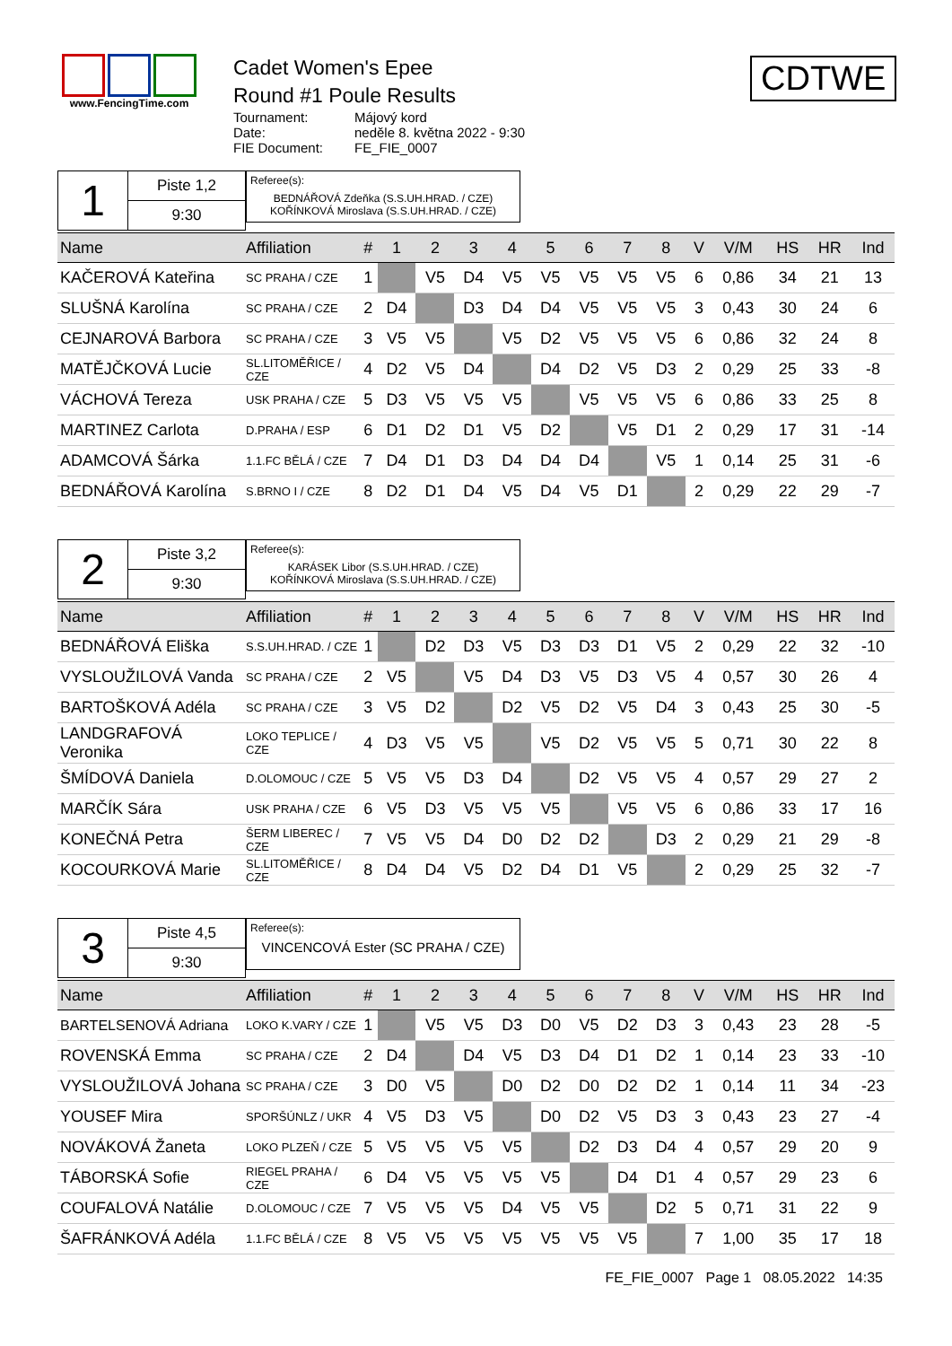www.FencingTime.com
Cadet Women's Epee
Round #1 Poule Results
Tournament: Májový kord Date: neděle 8. května 2022 - 9:30 FIE Document: FE_FIE_0007
CDTWE
| 1 | Piste 1,2 |
| | 9:30 |
Referee(s):
BEDNÁŘOVÁ Zdeňka (S.S.UH.HRAD. / CZE)
KOŘÍNKOVÁ Miroslava (S.S.UH.HRAD. / CZE)
| Name | Affiliation | # | 1 | 2 | 3 | 4 | 5 | 6 | 7 | 8 | | V | V/M | HS | HR | Ind |
| --- | --- | --- | --- | --- | --- | --- | --- | --- | --- | --- | --- | --- | --- | --- | --- | --- |
| KAČEROVÁ Kateřina | SC PRAHA / CZE | 1 | | V5 | D4 | V5 | V5 | V5 | V5 | V5 | | 6 | 0,86 | 34 | 21 | 13 |
| SLUŠNÁ Karolína | SC PRAHA / CZE | 2 | D4 | | D3 | D4 | D4 | V5 | V5 | V5 | | 3 | 0,43 | 30 | 24 | 6 |
| CEJNAROVÁ Barbora | SC PRAHA / CZE | 3 | V5 | V5 | | V5 | D2 | V5 | V5 | V5 | | 6 | 0,86 | 32 | 24 | 8 |
| MATĚJČKOVÁ Lucie | SL.LITOMĚŘICE / CZE | 4 | D2 | V5 | D4 | | D4 | D2 | V5 | D3 | | 2 | 0,29 | 25 | 33 | -8 |
| VÁCHOVÁ Tereza | USK PRAHA / CZE | 5 | D3 | V5 | V5 | V5 | | V5 | V5 | V5 | | 6 | 0,86 | 33 | 25 | 8 |
| MARTINEZ Carlota | D.PRAHA / ESP | 6 | D1 | D2 | D1 | V5 | D2 | | V5 | D1 | | 2 | 0,29 | 17 | 31 | -14 |
| ADAMCOVÁ Šárka | 1.1.FC BĚLÁ / CZE | 7 | D4 | D1 | D3 | D4 | D4 | D4 | | V5 | | 1 | 0,14 | 25 | 31 | -6 |
| BEDNÁŘOVÁ Karolína | S.BRNO I / CZE | 8 | D2 | D1 | D4 | V5 | D4 | V5 | D1 | | | 2 | 0,29 | 22 | 29 | -7 |
| 2 | Piste 3,2 |
| | 9:30 |
Referee(s):
KARÁSEK Libor (S.S.UH.HRAD. / CZE)
KOŘÍNKOVÁ Miroslava (S.S.UH.HRAD. / CZE)
| Name | Affiliation | # | 1 | 2 | 3 | 4 | 5 | 6 | 7 | 8 | | V | V/M | HS | HR | Ind |
| --- | --- | --- | --- | --- | --- | --- | --- | --- | --- | --- | --- | --- | --- | --- | --- | --- |
| BEDNÁŘOVÁ Eliška | S.S.UH.HRAD. / CZE | 1 | | D2 | D3 | V5 | D3 | D3 | D1 | V5 | | 2 | 0,29 | 22 | 32 | -10 |
| VYSLOUŽILOVÁ Vanda | SC PRAHA / CZE | 2 | V5 | | V5 | D4 | D3 | V5 | D3 | V5 | | 4 | 0,57 | 30 | 26 | 4 |
| BARTOŠKOVÁ Adéla | SC PRAHA / CZE | 3 | V5 | D2 | | D2 | V5 | D2 | V5 | D4 | | 3 | 0,43 | 25 | 30 | -5 |
| LANDGRAFOVÁ Veronika | LOKO TEPLICE / CZE | 4 | D3 | V5 | V5 | | V5 | D2 | V5 | V5 | | 5 | 0,71 | 30 | 22 | 8 |
| ŠMÍDOVÁ Daniela | D.OLOMOUC / CZE | 5 | V5 | V5 | D3 | D4 | | D2 | V5 | V5 | | 4 | 0,57 | 29 | 27 | 2 |
| MARČÍK Sára | USK PRAHA / CZE | 6 | V5 | D3 | V5 | V5 | V5 | | V5 | V5 | | 6 | 0,86 | 33 | 17 | 16 |
| KONEČNÁ Petra | ŠERM LIBEREC / CZE | 7 | V5 | V5 | D4 | D0 | D2 | D2 | | D3 | | 2 | 0,29 | 21 | 29 | -8 |
| KOCOURKOVÁ Marie | SL.LITOMĚŘICE / CZE | 8 | D4 | D4 | V5 | D2 | D4 | D1 | V5 | | | 2 | 0,29 | 25 | 32 | -7 |
| 3 | Piste 4,5 |
| | 9:30 |
Referee(s):
VINCENCOVÁ Ester (SC PRAHA / CZE)
| Name | Affiliation | # | 1 | 2 | 3 | 4 | 5 | 6 | 7 | 8 | | V | V/M | HS | HR | Ind |
| --- | --- | --- | --- | --- | --- | --- | --- | --- | --- | --- | --- | --- | --- | --- | --- | --- |
| BARTELSENOVÁ Adriana | LOKO K.VARY / CZE | 1 | | V5 | V5 | D3 | D0 | V5 | D2 | D3 | | 3 | 0,43 | 23 | 28 | -5 |
| ROVENSKÁ Emma | SC PRAHA / CZE | 2 | D4 | | D4 | V5 | D3 | D4 | D1 | D2 | | 1 | 0,14 | 23 | 33 | -10 |
| VYSLOUŽILOVÁ Johana | SC PRAHA / CZE | 3 | D0 | V5 | | D0 | D2 | D0 | D2 | D2 | | 1 | 0,14 | 11 | 34 | -23 |
| YOUSEF Mira | SPORŠÚNLZ / UKR | 4 | V5 | D3 | V5 | | D0 | D2 | V5 | D3 | | 3 | 0,43 | 23 | 27 | -4 |
| NOVÁKOVÁ Žaneta | LOKO PLZEŇ / CZE | 5 | V5 | V5 | V5 | V5 | | D2 | D3 | D4 | | 4 | 0,57 | 29 | 20 | 9 |
| TÁBORSKÁ Sofie | RIEGEL PRAHA / CZE | 6 | D4 | V5 | V5 | V5 | V5 | | D4 | D1 | | 4 | 0,57 | 29 | 23 | 6 |
| COUFALOVÁ Natálie | D.OLOMOUC / CZE | 7 | V5 | V5 | V5 | D4 | V5 | V5 | | D2 | | 5 | 0,71 | 31 | 22 | 9 |
| ŠAFRÁNKOVÁ Adéla | 1.1.FC BĚLÁ / CZE | 8 | V5 | V5 | V5 | V5 | V5 | V5 | V5 | | | 7 | 1,00 | 35 | 17 | 18 |
FE_FIE_0007 Page 1 08.05.2022 14:35